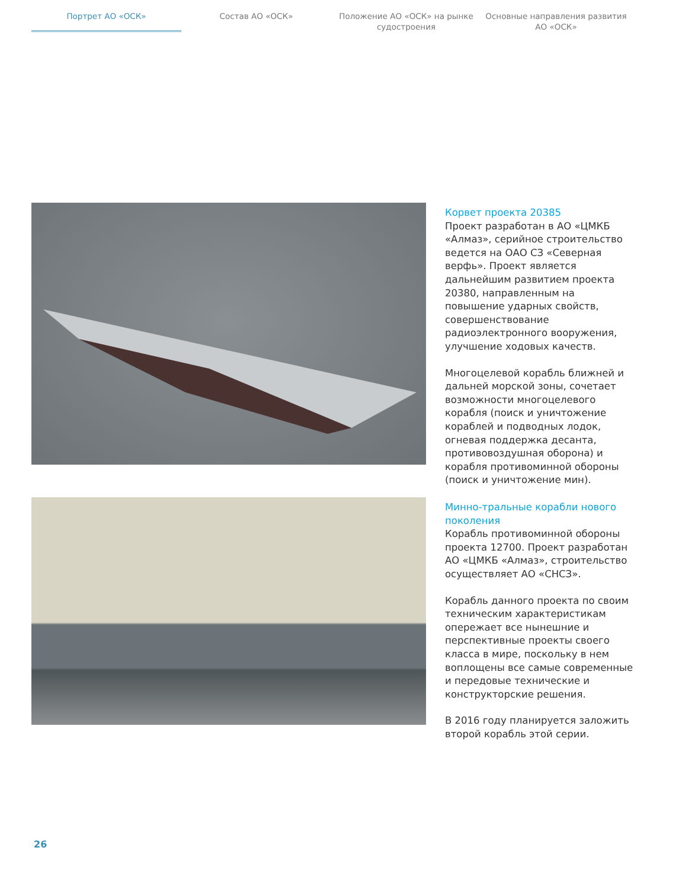Портрет АО «ОСК» Состав АО «ОСК» Положение АО «ОСК» на рынке судостроения
Основные направления развития АО «ОСК»
Корвет проекта 20385
Проект разработан в АО «ЦМКБ «Алмаз», серийное строительство ведется на ОАО СЗ «Северная верфь». Проект является дальнейшим развитием проекта 20380, направленным на повышение ударных свойств, совершенствование радиоэлектронного вооружения, улучшение ходовых качеств.
Многоцелевой корабль ближней и дальней морской зоны, сочетает возможности многоцелевого корабля (поиск и уничтожение кораблей и подводных лодок, огневая поддержка десанта, противовоздушная оборона) и корабля противоминной обороны (поиск и уничтожение мин).
Минно-тральные корабли нового поколения
Корабль противоминной обороны проекта 12700. Проект разработан АО «ЦМКБ «Алмаз», строительство осуществляет АО «СНСЗ».
Корабль данного проекта по своим техническим характеристикам опережает все нынешние и перспективные проекты своего класса в мире, поскольку в нем воплощены все самые современные и передовые технические и конструкторские решения.
В 2016 году планируется заложить второй корабль этой серии.
26